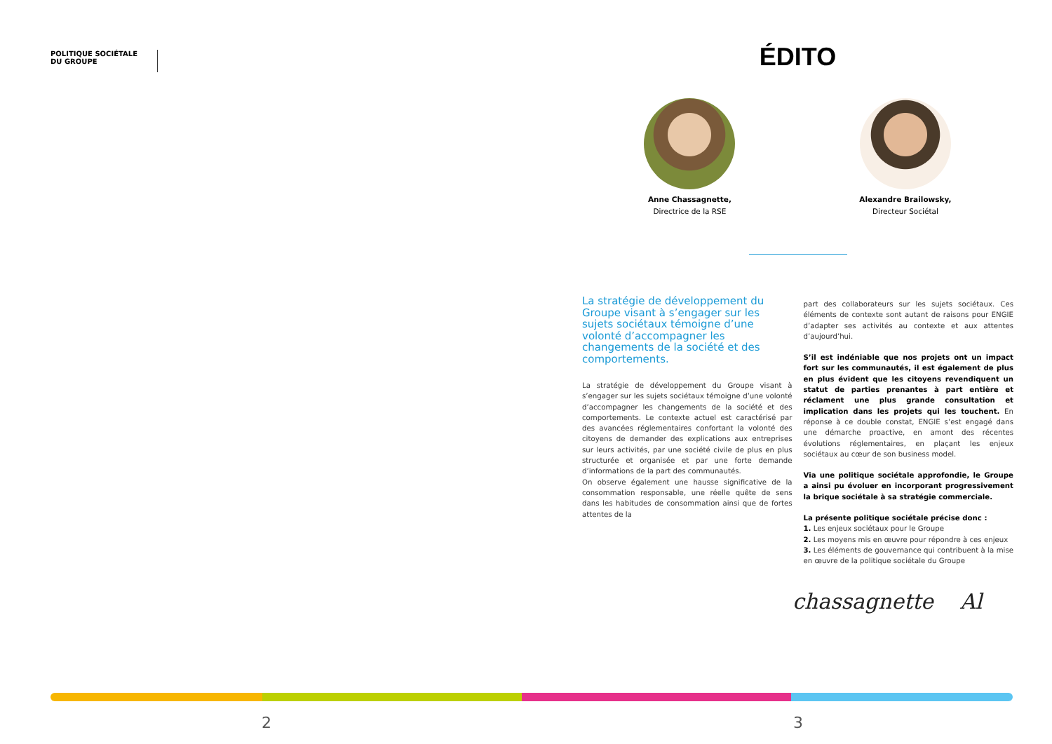POLITIQUE SOCIÉTALE
DU GROUPE
ÉDITO
Anne Chassagnette,
Directrice de la RSE
Alexandre Brailowsky,
Directeur Sociétal
La stratégie de développement du Groupe visant à s’engager sur les sujets sociétaux témoigne d’une volonté d’accompagner les changements de la société et des comportements.
La stratégie de développement du Groupe visant à s’engager sur les sujets sociétaux témoigne d’une volonté d’accompagner les changements de la société et des comportements. Le contexte actuel est caractérisé par des avancées réglementaires confortant la volonté des citoyens de demander des explications aux entreprises sur leurs activités, par une société civile de plus en plus structurée et organisée et par une forte demande d’informations de la part des communautés.
On observe également une hausse significative de la consommation responsable, une réelle quête de sens dans les habitudes de consommation ainsi que de fortes attentes de la
part des collaborateurs sur les sujets sociétaux. Ces éléments de contexte sont autant de raisons pour ENGIE d’adapter ses activités au contexte et aux attentes d’aujourd’hui.
S’il est indéniable que nos projets ont un impact fort sur les communautés, il est également de plus en plus évident que les citoyens revendiquent un statut de parties prenantes à part entière et réclament une plus grande consultation et implication dans les projets qui les touchent. En réponse à ce double constat, ENGIE s’est engagé dans une démarche proactive, en amont des récentes évolutions réglementaires, en plaçant les enjeux sociétaux au cœur de son business model.
Via une politique sociétale approfondie, le Groupe a ainsi pu évoluer en incorporant progressivement la brique sociétale à sa stratégie commerciale.
La présente politique sociétale précise donc :
1. Les enjeux sociétaux pour le Groupe
2. Les moyens mis en œuvre pour répondre à ces enjeux
3. Les éléments de gouvernance qui contribuent à la mise en œuvre de la politique sociétale du Groupe
chassagnette Al
2 3